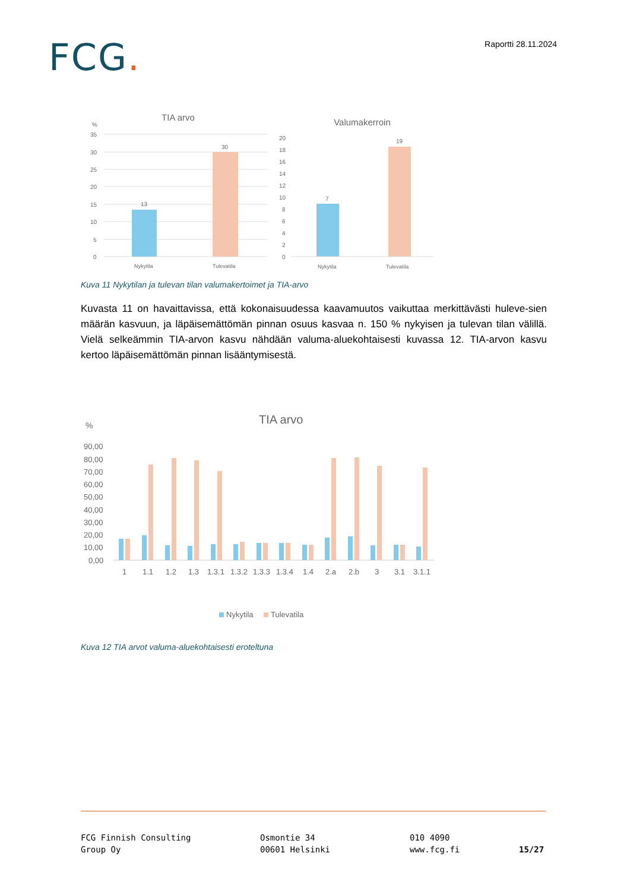FCG.
Raportti 28.11.2024
TIA arvo
%
35
30
25
20
15
10
5
0
13
30
Nykytila
Tulevatila
Valumakerroin
20
18
16
14
12
10
8
6
4
2
0
7
19
Nykytila
Tulevatila
Kuva 11 Nykytilan ja tulevan tilan valumakertoimet ja TIA-arvo
Kuvasta 11 on havaittavissa, että kokonaisuudessa kaavamuutos vaikuttaa merkittävästi huleve-sien määrän kasvuun, ja läpäisemättömän pinnan osuus kasvaa n. 150 % nykyisen ja tulevan tilan välillä. Vielä selkeämmin TIA-arvon kasvu nähdään valuma-aluekohtaisesti kuvassa 12. TIA-arvon kasvu kertoo läpäisemättömän pinnan lisääntymisestä.
%
TIA arvo
90,00
80,00
70,00
60,00
50,00
40,00
30,00
20,00
10,00
0,00
1
1.1
1.2
1.3
1.3.1
1.3.2
1.3.3
1.3.4
1.4
2.a
2.b
3
3.1
3.1.1
Nykytila
Tulevatila
Kuva 12 TIA arvot valuma-aluekohtaisesti eroteltuna
FCG Finnish Consulting
Group Oy
Osmontie 34
00601 Helsinki
010 4090
www.fcg.fi
15/27